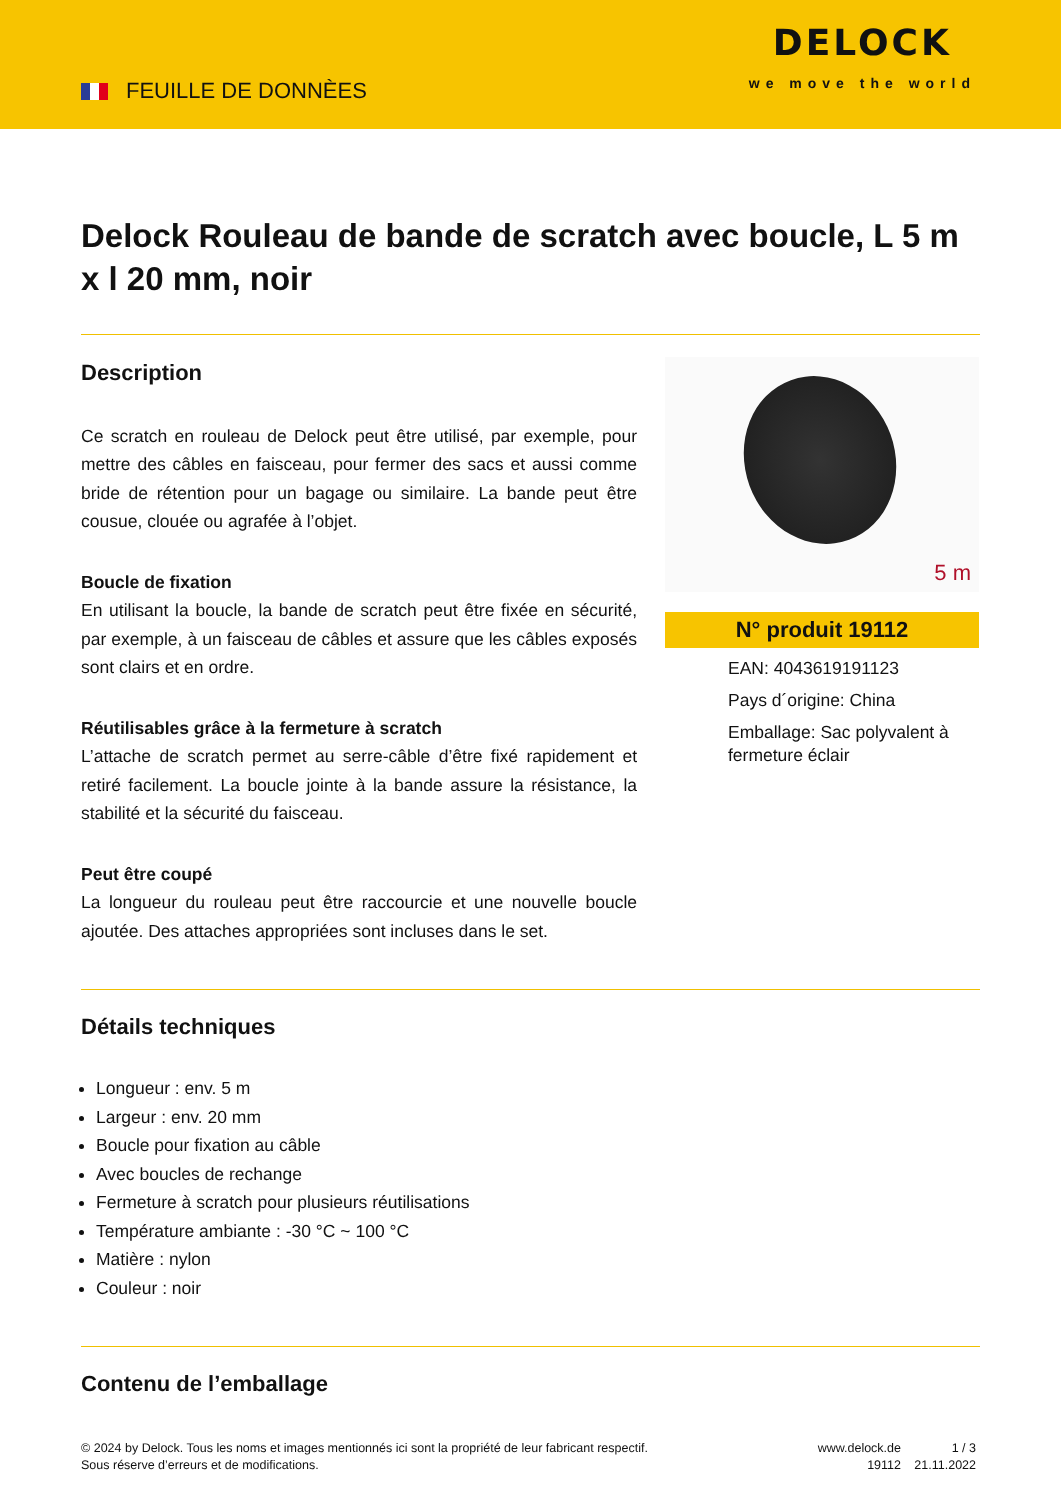FEUILLE DE DONNÈES
DELOCK
we move the world
Delock Rouleau de bande de scratch avec boucle, L 5 m x l 20 mm, noir
Description
Ce scratch en rouleau de Delock peut être utilisé, par exemple, pour mettre des câbles en faisceau, pour fermer des sacs et aussi comme bride de rétention pour un bagage ou similaire. La bande peut être cousue, clouée ou agrafée à l’objet.
Boucle de fixation
En utilisant la boucle, la bande de scratch peut être fixée en sécurité, par exemple, à un faisceau de câbles et assure que les câbles exposés sont clairs et en ordre.
Réutilisables grâce à la fermeture à scratch
L’attache de scratch permet au serre-câble d’être fixé rapidement et retiré facilement. La boucle jointe à la bande assure la résistance, la stabilité et la sécurité du faisceau.
Peut être coupé
La longueur du rouleau peut être raccourcie et une nouvelle boucle ajoutée. Des attaches appropriées sont incluses dans le set.
5 m
N° produit 19112
EAN: 4043619191123
Pays d´origine: China
Emballage: Sac polyvalent à fermeture éclair
Détails techniques
Longueur : env. 5 m
Largeur : env. 20 mm
Boucle pour fixation au câble
Avec boucles de rechange
Fermeture à scratch pour plusieurs réutilisations
Température ambiante : -30 °C ~ 100 °C
Matière : nylon
Couleur : noir
Contenu de l’emballage
© 2024 by Delock. Tous les noms et images mentionnés ici sont la propriété de leur fabricant respectif.
Sous réserve d’erreurs et de modifications.
www.delock.de
19112
1 / 3
21.11.2022